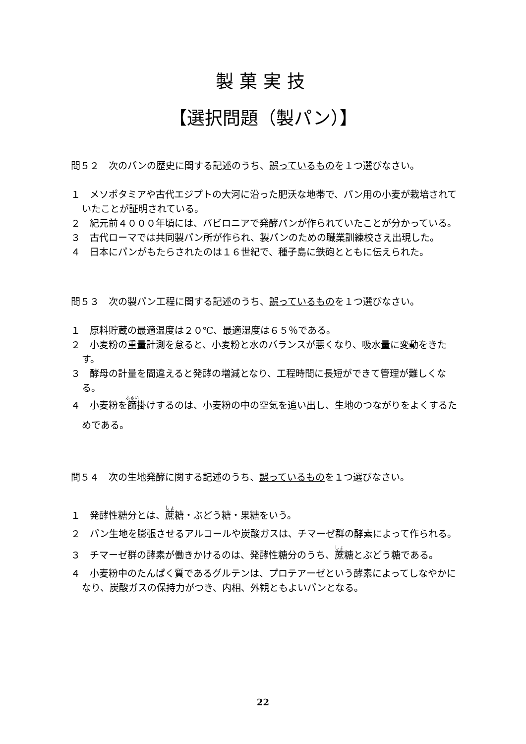製菓実技
【選択問題（製パン）】
問５２　次のパンの歴史に関する記述のうち、誤っているものを１つ選びなさい。
１　メソポタミアや古代エジプトの大河に沿った肥沃な地帯で、パン用の小麦が栽培されていたことが証明されている。
２　紀元前４０００年頃には、バビロニアで発酵パンが作られていたことが分かっている。
３　古代ローマでは共同製パン所が作られ、製パンのための職業訓練校さえ出現した。
４　日本にパンがもたらされたのは１６世紀で、種子島に鉄砲とともに伝えられた。
問５３　次の製パン工程に関する記述のうち、誤っているものを１つ選びなさい。
１　原料貯蔵の最適温度は２０℃、最適湿度は６５％である。
２　小麦粉の重量計測を怠ると、小麦粉と水のバランスが悪くなり、吸水量に変動をきたす。
３　酵母の計量を間違えると発酵の増減となり、工程時間に長短ができて管理が難しくなる。
４　小麦粉を篩掛けするのは、小麦粉の中の空気を追い出し、生地のつながりをよくするためである。
問５４　次の生地発酵に関する記述のうち、誤っているものを１つ選びなさい。
１　発酵性糖分とは、蔗糖・ぶどう糖・果糖をいう。
２　パン生地を膨張させるアルコールや炭酸ガスは、チマーゼ群の酵素によって作られる。
３　チマーゼ群の酵素が働きかけるのは、発酵性糖分のうち、蔗糖とぶどう糖である。
４　小麦粉中のたんぱく質であるグルテンは、プロテアーゼという酵素によってしなやかになり、炭酸ガスの保持力がつき、内相、外観ともよいパンとなる。
22